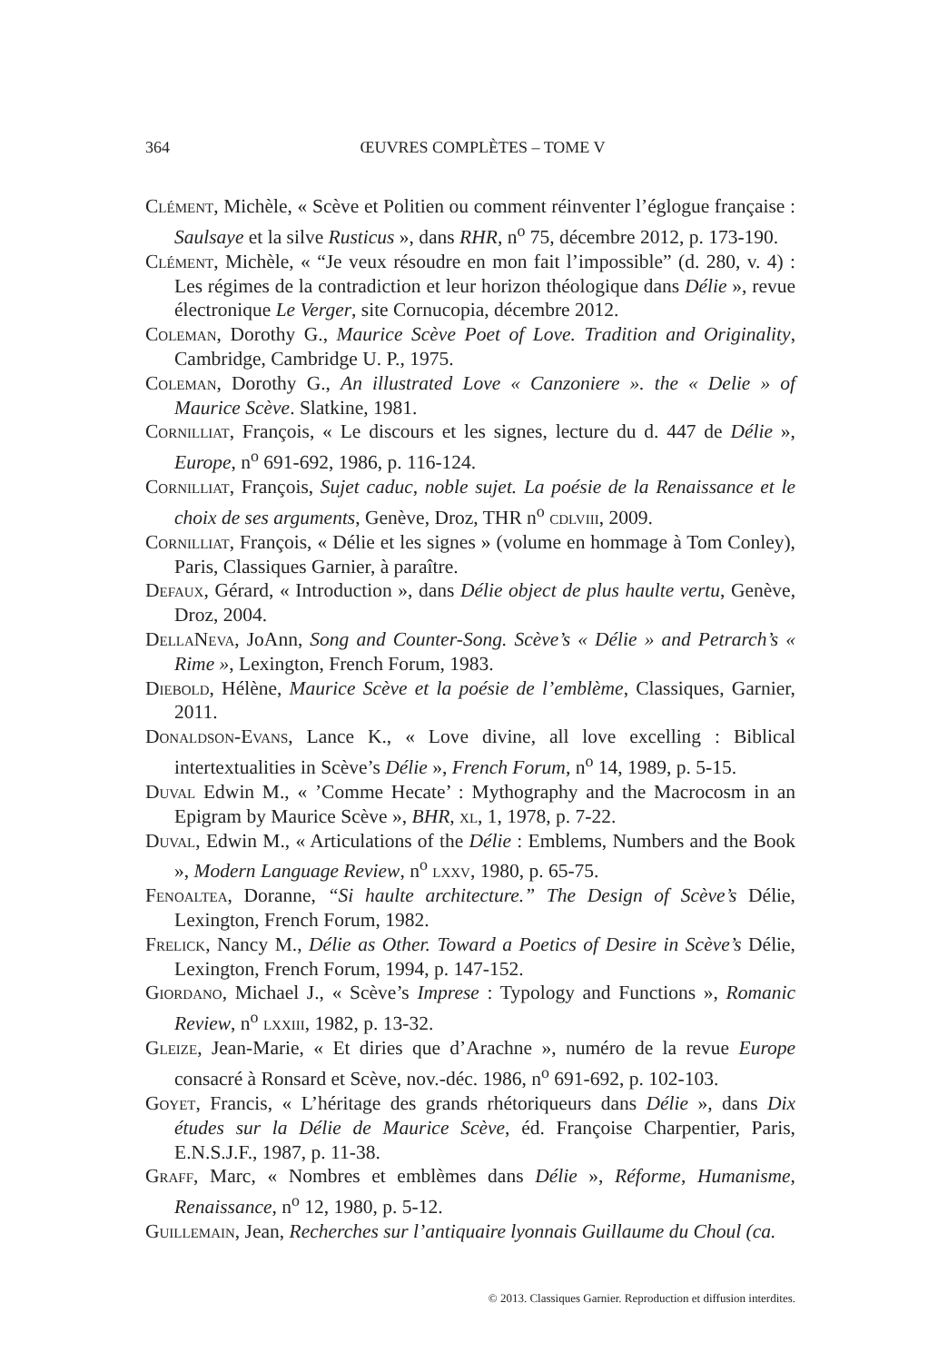364
ŒUVRES COMPLÈTES – TOME V
Clément, Michèle, « Scève et Politien ou comment réinventer l’églogue française : Saulsaye et la silve Rusticus », dans RHR, n<sup>o</sup> 75, décembre 2012, p. 173-190.
Clément, Michèle, « “Je veux résoudre en mon fait l’impossible” (d. 280, v. 4) : Les régimes de la contradiction et leur horizon théologique dans Délie », revue électronique Le Verger, site Cornucopia, décembre 2012.
Coleman, Dorothy G., Maurice Scève Poet of Love. Tradition and Originality, Cambridge, Cambridge U. P., 1975.
Coleman, Dorothy G., An illustrated Love « Canzoniere ». the « Delie » of Maurice Scève. Slatkine, 1981.
Cornilliat, François, « Le discours et les signes, lecture du d. 447 de Délie », Europe, n<sup>o</sup> 691-692, 1986, p. 116-124.
Cornilliat, François, Sujet caduc, noble sujet. La poésie de la Renaissance et le choix de ses arguments, Genève, Droz, THR n<sup>o</sup> cdlviii, 2009.
Cornilliat, François, « Délie et les signes » (volume en hommage à Tom Conley), Paris, Classiques Garnier, à paraître.
Defaux, Gérard, « Introduction », dans Délie object de plus haulte vertu, Genève, Droz, 2004.
DellaNeva, JoAnn, Song and Counter-Song. Scève’s « Délie » and Petrarch’s « Rime », Lexington, French Forum, 1983.
Diebold, Hélène, Maurice Scève et la poésie de l’emblème, Classiques, Garnier, 2011.
Donaldson-Evans, Lance K., « Love divine, all love excelling : Biblical intertextualities in Scève’s Délie », French Forum, n<sup>o</sup> 14, 1989, p. 5-15.
Duval Edwin M., « ’Comme Hecate’ : Mythography and the Macrocosm in an Epigram by Maurice Scève », BHR, xl, 1, 1978, p. 7-22.
Duval, Edwin M., « Articulations of the Délie : Emblems, Numbers and the Book », Modern Language Review, n<sup>o</sup> lxxv, 1980, p. 65-75.
Fenoaltea, Doranne, “Si haulte architecture.” The Design of Scève’s Délie, Lexington, French Forum, 1982.
Frelick, Nancy M., Délie as Other. Toward a Poetics of Desire in Scève’s Délie, Lexington, French Forum, 1994, p. 147-152.
Giordano, Michael J., « Scève’s Imprese : Typology and Functions », Romanic Review, n<sup>o</sup> lxxiii, 1982, p. 13-32.
Gleize, Jean-Marie, « Et diries que d’Arachne », numéro de la revue Europe consacré à Ronsard et Scève, nov.-déc. 1986, n<sup>o</sup> 691-692, p. 102-103.
Goyet, Francis, « L’héritage des grands rhétoriqueurs dans Délie », dans Dix études sur la Délie de Maurice Scève, éd. Françoise Charpentier, Paris, E.N.S.J.F., 1987, p. 11-38.
Graff, Marc, « Nombres et emblèmes dans Délie », Réforme, Humanisme, Renaissance, n<sup>o</sup> 12, 1980, p. 5-12.
Guillemain, Jean, Recherches sur l’antiquaire lyonnais Guillaume du Choul (ca.
© 2013. Classiques Garnier. Reproduction et diffusion interdites.